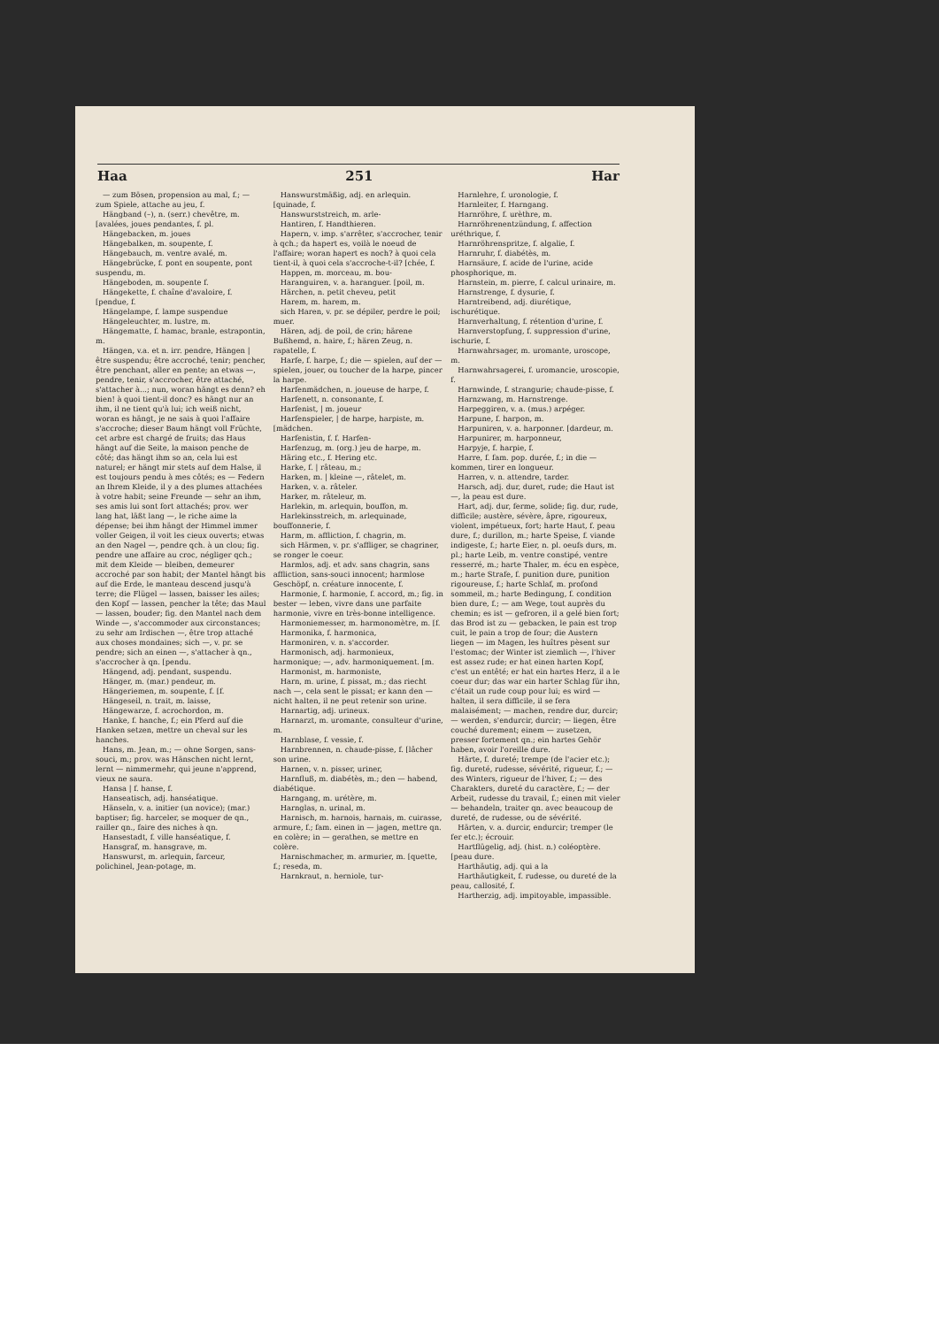Haa 251 Har
— zum Bösen, propension au mal, f.; — zum Spiele, attache au jeu, f.
Hängband (–), n. (serr.) chevêtre, m. [avalées, joues pendantes, f. pl.
Hängebacken, m. joues
Hängebalken, m. soupente, f.
Hängebauch, m. ventre avalé, m.
Hängebrücke, f. pont en soupente, pont suspendu, m.
Hängeboden, m. soupente f.
Hängekette, f. chaîne d'avaloire, f. [pendue, f.
Hängelampe, f. lampe suspendue
Hängeleuchter, m. lustre, m.
Hängematte, f. hamac, branle, estrapontin, m.
Hängen, v.a. et n. irr. pendre, Hängen | être suspendu; être accroché, tenir; pencher, être penchant, aller en pente; an etwas —, pendre, tenir, s'accrocher, être attaché, s'attacher à...; nun, woran hängt es denn? eh bien! à quoi tient-il donc? es hängt nur an ihm, il ne tient qu'à lui; ich weiß nicht, woran es hängt, je ne sais à quoi l'affaire s'accroche; dieser Baum hängt voll Früchte, cet arbre est chargé de fruits; das Haus hängt auf die Seite, la maison penche de côté; das hängt ihm so an, cela lui est naturel; er hängt mir stets auf dem Halse, il est toujours pendu à mes côtés; es — Federn an Ihrem Kleide, il y a des plumes attachées à votre habit; seine Freunde — sehr an ihm, ses amis lui sont fort attachés; prov. wer lang hat, läßt lang —, le riche aime la dépense; bei ihm hängt der Himmel immer voller Geigen, il voit les cieux ouverts; etwas an den Nagel —, pendre qch. à un clou; fig. pendre une affaire au croc, négliger qch.; mit dem Kleide — bleiben, demeurer accroché par son habit; der Mantel hängt bis auf die Erde, le manteau descend jusqu'à terre; die Flügel — lassen, baisser les ailes; den Kopf — lassen, pencher la tête; das Maul — lassen, bouder; fig. den Mantel nach dem Winde —, s'accommoder aux circonstances; zu sehr am Irdischen —, être trop attaché aux choses mondaines; sich —, v. pr. se pendre; sich an einen —, s'attacher à qn., s'accrocher à qn. [pendu.
Hängend, adj. pendant, suspendu.
Hänger, m. (mar.) pendeur, m.
Hängeriemen, m. soupente, f. [f.
Hängeseil, n. trait, m. laisse,
Hängewarze, f. acrochordon, m.
Hanke, f. hanche, f.; ein Pferd auf die Hanken setzen, mettre un cheval sur les hanches.
Hans, m. Jean, m.; — ohne Sorgen, sans-souci, m.; prov. was Hänschen nicht lernt, lernt — nimmermehr, qui jeune n'apprend, vieux ne saura.
Hansa | f. hanse, f.
Hanseatisch, adj. hanséatique.
Hänseln, v. a. initier (un novice); (mar.) baptiser; fig. harceler, se moquer de qn., railler qn., faire des niches à qn.
Hansestadt, f. ville hanséatique, f.
Hansgraf, m. hansgrave, m.
Hanswurst, m. arlequin, farceur, polichinel, Jean-potage, m.
Hanswurstmäßig, adj. en arlequin. [quinade, f.
Hanswurststreich, m. arle-
Hantiren, f. Handthieren.
Hapern, v. imp. s'arrêter, s'accrocher, tenir à qch.; da hapert es, voilà le noeud de l'affaire; woran hapert es noch? à quoi cela tient-il, à quoi cela s'accroche-t-il? [chée, f.
Happen, m. morceau, m. bou-
Haranguiren, v. a. haranguer. [poil, m.
Härchen, n. petit cheveu, petit
Harem, m. harem, m.
sich Haren, v. pr. se dépiler, perdre le poil; muer.
Hären, adj. de poil, de crin; härene Bußhemd, n. haire, f.; hären Zeug, n. rapatelle, f.
Harfe, f. harpe, f.; die — spielen, auf der — spielen, jouer, ou toucher de la harpe, pincer la harpe.
Harfenmädchen, n. joueuse de harpe, f.
Harfenett, n. consonante, f.
Harfenist, | m. joueur
Harfenspieler, | de harpe, harpiste, m. [mädchen.
Harfenistin, f. f. Harfen-
Harfenzug, m. (org.) jeu de harpe, m.
Häring etc., f. Hering etc.
Harke, f. | râteau, m.;
Harken, m. | kleine —, râtelet, m.
Harken, v. a. râteler.
Harker, m. râteleur, m.
Harlekin, m. arlequin, bouffon, m.
Harlekinsstreich, m. arlequinade, bouffonnerie, f.
Harm, m. affliction, f. chagrin, m.
sich Härmen, v. pr. s'affliger, se chagriner, se ronger le coeur.
Harmlos, adj. et adv. sans chagrin, sans affliction, sans-souci innocent; harmlose Geschöpf, n. créature innocente, f.
Harmonie, f. harmonie, f. accord, m.; fig. in bester — leben, vivre dans une parfaite harmonie, vivre en très-bonne intelligence.
Harmoniemesser, m. harmonomètre, m. [f.
Harmonika, f. harmonica,
Harmoniren, v. n. s'accorder.
Harmonisch, adj. harmonieux, harmonique; —, adv. harmoniquement. [m.
Harmonist, m. harmoniste,
Harn, m. urine, f. pissat, m.; das riecht nach —, cela sent le pissat; er kann den — nicht halten, il ne peut retenir son urine.
Harnartig, adj. urineux.
Harnarzt, m. uromante, consulteur d'urine, m.
Harnblase, f. vessie, f.
Harnbrennen, n. chaude-pisse, f. [lâcher son urine.
Harnen, v. n. pisser, uriner,
Harnfluß, m. diabétès, m.; den — habend, diabétique.
Harngang, m. urétère, m.
Harnglas, n. urinal, m.
Harnisch, m. harnois, harnais, m. cuirasse, armure, f.; fam. einen in — jagen, mettre qn. en colère; in — gerathen, se mettre en colère.
Harnischmacher, m. armurier, m. [quette, f.; reseda, m.
Harnkraut, n. herniole, tur-
Harnlehre, f. uronologie, f.
Harnleiter, f. Harngang.
Harnröhre, f. urèthre, m.
Harnröhrenentzündung, f. affection uréthrique, f.
Harnröhrenspritze, f. algalie, f.
Harnruhr, f. diabétès, m.
Harnsäure, f. acide de l'urine, acide phosphorique, m.
Harnstein, m. pierre, f. calcul urinaire, m.
Harnstrenge, f. dysurie, f.
Harntreibend, adj. diurétique, ischurétique.
Harnverhaltung, f. rétention d'urine, f.
Harnverstopfung, f. suppression d'urine, ischurie, f.
Harnwahrsager, m. uromante, uroscope, m.
Harnwahrsagerei, f. uromancie, uroscopie, f.
Harnwinde, f. strangurie; chaude-pisse, f.
Harnzwang, m. Harnstrenge.
Harpeggiren, v. a. (mus.) arpéger.
Harpune, f. harpon, m.
Harpuniren, v. a. harponner. [dardeur, m.
Harpunirer, m. harponneur,
Harpyje, f. harpie, f.
Harre, f. fam. pop. durée, f.; in die — kommen, tirer en longueur.
Harren, v. n. attendre, tarder.
Harsch, adj. dur, duret, rude; die Haut ist —, la peau est dure.
Hart, adj. dur, ferme, solide; fig. dur, rude, difficile; austère, sévère, âpre, rigoureux, violent, impétueux, fort; harte Haut, f. peau dure, f.; durillon, m.; harte Speise, f. viande indigeste, f.; harte Eier, n. pl. oeufs durs, m. pl.; harte Leib, m. ventre constipé, ventre resserré, m.; harte Thaler, m. écu en espèce, m.; harte Strafe, f. punition dure, punition rigoureuse, f.; harte Schlaf, m. profond sommeil, m.; harte Bedingung, f. condition bien dure, f.; — am Wege, tout auprès du chemin; es ist — gefroren, il a gelé bien fort; das Brod ist zu — gebacken, le pain est trop cuit, le pain a trop de four; die Austern liegen — im Magen, les huîtres pèsent sur l'estomac; der Winter ist ziemlich —, l'hiver est assez rude; er hat einen harten Kopf, c'est un entêté; er hat ein hartes Herz, il a le coeur dur; das war ein harter Schlag für ihn, c'était un rude coup pour lui; es wird — halten, il sera difficile, il se fera malaisément; — machen, rendre dur, durcir; — werden, s'endurcir, durcir; — liegen, être couché durement; einem — zusetzen, presser fortement qn.; ein hartes Gehör haben, avoir l'oreille dure.
Härte, f. dureté; trempe (de l'acier etc.); fig. dureté, rudesse, sévérité, rigueur, f.; — des Winters, rigueur de l'hiver, f.; — des Charakters, dureté du caractère, f.; — der Arbeit, rudesse du travail, f.; einen mit vieler — behandeln, traiter qn. avec beaucoup de dureté, de rudesse, ou de sévérité.
Härten, v. a. durcir, endurcir; tremper (le fer etc.); écrouir.
Hartflügelig, adj. (hist. n.) coléoptère. [peau dure.
Harthäutig, adj. qui a la
Harthäutigkeit, f. rudesse, ou dureté de la peau, callosité, f.
Hartherzig, adj. impitoyable, impassible.